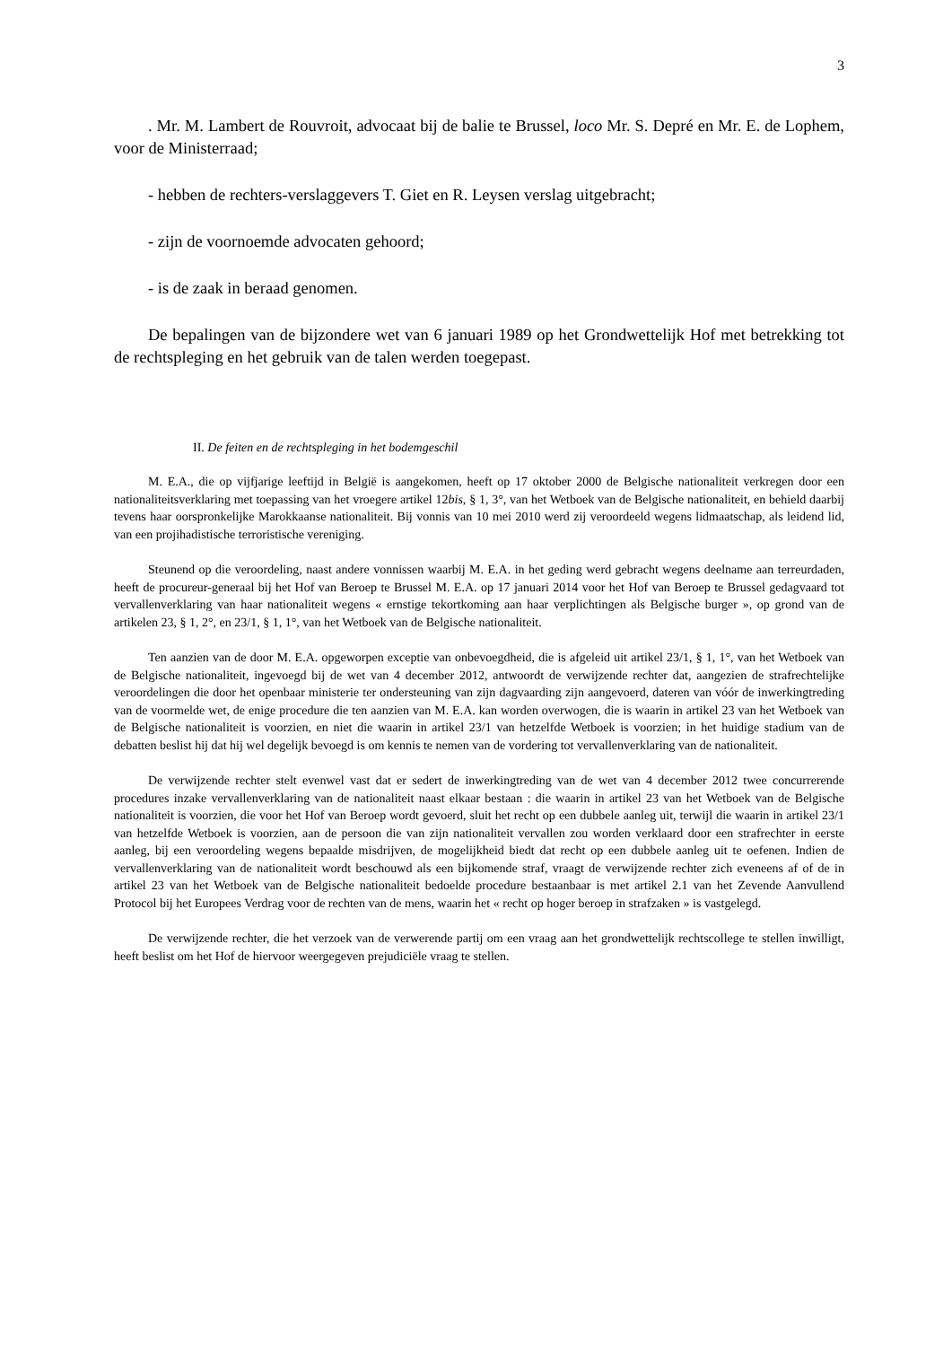3
. Mr. M. Lambert de Rouvroit, advocaat bij de balie te Brussel, loco Mr. S. Depré en Mr. E. de Lophem, voor de Ministerraad;
- hebben de rechters-verslaggevers T. Giet en R. Leysen verslag uitgebracht;
- zijn de voornoemde advocaten gehoord;
- is de zaak in beraad genomen.
De bepalingen van de bijzondere wet van 6 januari 1989 op het Grondwettelijk Hof met betrekking tot de rechtspleging en het gebruik van de talen werden toegepast.
II. De feiten en de rechtspleging in het bodemgeschil
M. E.A., die op vijfjarige leeftijd in België is aangekomen, heeft op 17 oktober 2000 de Belgische nationaliteit verkregen door een nationaliteitsverklaring met toepassing van het vroegere artikel 12bis, § 1, 3°, van het Wetboek van de Belgische nationaliteit, en behield daarbij tevens haar oorspronkelijke Marokkaanse nationaliteit. Bij vonnis van 10 mei 2010 werd zij veroordeeld wegens lidmaatschap, als leidend lid, van een projihadistische terroristische vereniging.
Steunend op die veroordeling, naast andere vonnissen waarbij M. E.A. in het geding werd gebracht wegens deelname aan terreurdaden, heeft de procureur-generaal bij het Hof van Beroep te Brussel M. E.A. op 17 januari 2014 voor het Hof van Beroep te Brussel gedagvaard tot vervallenverklaring van haar nationaliteit wegens « ernstige tekortkoming aan haar verplichtingen als Belgische burger », op grond van de artikelen 23, § 1, 2°, en 23/1, § 1, 1°, van het Wetboek van de Belgische nationaliteit.
Ten aanzien van de door M. E.A. opgeworpen exceptie van onbevoegdheid, die is afgeleid uit artikel 23/1, § 1, 1°, van het Wetboek van de Belgische nationaliteit, ingevoegd bij de wet van 4 december 2012, antwoordt de verwijzende rechter dat, aangezien de strafrechtelijke veroordelingen die door het openbaar ministerie ter ondersteuning van zijn dagvaarding zijn aangevoerd, dateren van vóór de inwerkingtreding van de voormelde wet, de enige procedure die ten aanzien van M. E.A. kan worden overwogen, die is waarin in artikel 23 van het Wetboek van de Belgische nationaliteit is voorzien, en niet die waarin in artikel 23/1 van hetzelfde Wetboek is voorzien; in het huidige stadium van de debatten beslist hij dat hij wel degelijk bevoegd is om kennis te nemen van de vordering tot vervallenverklaring van de nationaliteit.
De verwijzende rechter stelt evenwel vast dat er sedert de inwerkingtreding van de wet van 4 december 2012 twee concurrerende procedures inzake vervallenverklaring van de nationaliteit naast elkaar bestaan : die waarin in artikel 23 van het Wetboek van de Belgische nationaliteit is voorzien, die voor het Hof van Beroep wordt gevoerd, sluit het recht op een dubbele aanleg uit, terwijl die waarin in artikel 23/1 van hetzelfde Wetboek is voorzien, aan de persoon die van zijn nationaliteit vervallen zou worden verklaard door een strafrechter in eerste aanleg, bij een veroordeling wegens bepaalde misdrijven, de mogelijkheid biedt dat recht op een dubbele aanleg uit te oefenen. Indien de vervallenverklaring van de nationaliteit wordt beschouwd als een bijkomende straf, vraagt de verwijzende rechter zich eveneens af of de in artikel 23 van het Wetboek van de Belgische nationaliteit bedoelde procedure bestaanbaar is met artikel 2.1 van het Zevende Aanvullend Protocol bij het Europees Verdrag voor de rechten van de mens, waarin het « recht op hoger beroep in strafzaken » is vastgelegd.
De verwijzende rechter, die het verzoek van de verwerende partij om een vraag aan het grondwettelijk rechtscollege te stellen inwilligt, heeft beslist om het Hof de hiervoor weergegeven prejudiciële vraag te stellen.